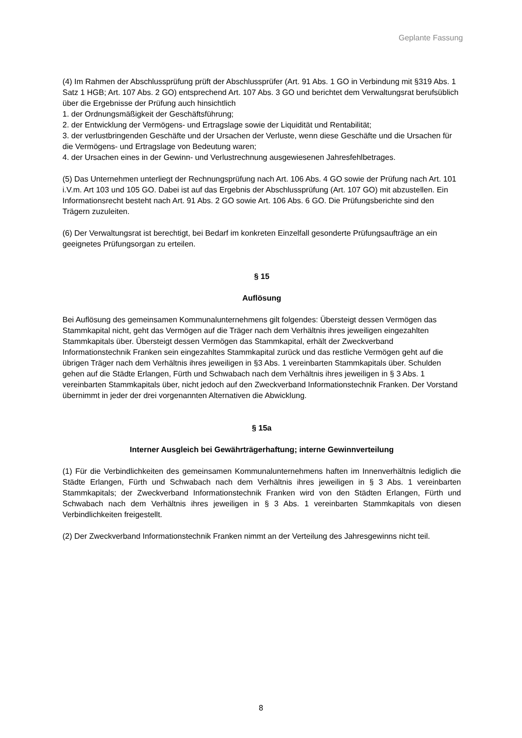Geplante Fassung
(4) Im Rahmen der Abschlussprüfung prüft der Abschlussprüfer (Art. 91 Abs. 1 GO in Verbindung mit §319 Abs. 1 Satz 1 HGB; Art. 107 Abs. 2 GO) entsprechend Art. 107 Abs. 3 GO und berichtet dem Verwaltungsrat berufsüblich über die Ergebnisse der Prüfung auch hinsichtlich
1. der Ordnungsmäßigkeit der Geschäftsführung;
2. der Entwicklung der Vermögens- und Ertragslage sowie der Liquidität und Rentabilität;
3. der verlustbringenden Geschäfte und der Ursachen der Verluste, wenn diese Geschäfte und die Ursachen für die Vermögens- und Ertragslage von Bedeutung waren;
4. der Ursachen eines in der Gewinn- und Verlustrechnung ausgewiesenen Jahresfehlbetrages.
(5) Das Unternehmen unterliegt der Rechnungsprüfung nach Art. 106 Abs. 4 GO sowie der Prüfung nach Art. 101 i.V.m. Art 103 und 105 GO. Dabei ist auf das Ergebnis der Abschlussprüfung (Art. 107 GO) mit abzustellen. Ein Informationsrecht besteht nach Art. 91 Abs. 2 GO sowie Art. 106 Abs. 6 GO. Die Prüfungsberichte sind den Trägern zuzuleiten.
(6) Der Verwaltungsrat ist berechtigt, bei Bedarf im konkreten Einzelfall gesonderte Prüfungsaufträge an ein geeignetes Prüfungsorgan zu erteilen.
§ 15
Auflösung
Bei Auflösung des gemeinsamen Kommunalunternehmens gilt folgendes: Übersteigt dessen Vermögen das Stammkapital nicht, geht das Vermögen auf die Träger nach dem Verhältnis ihres jeweiligen eingezahlten Stammkapitals über. Übersteigt dessen Vermögen das Stammkapital, erhält der Zweckverband Informationstechnik Franken sein eingezahltes Stammkapital zurück und das restliche Vermögen geht auf die übrigen Träger nach dem Verhältnis ihres jeweiligen in §3 Abs. 1 vereinbarten Stammkapitals über. Schulden gehen auf die Städte Erlangen, Fürth und Schwabach nach dem Verhältnis ihres jeweiligen in § 3 Abs. 1 vereinbarten Stammkapitals über, nicht jedoch auf den Zweckverband Informationstechnik Franken. Der Vorstand übernimmt in jeder der drei vorgenannten Alternativen die Abwicklung.
§ 15a
Interner Ausgleich bei Gewährträgerhaftung; interne Gewinnverteilung
(1) Für die Verbindlichkeiten des gemeinsamen Kommunalunternehmens haften im Innenverhältnis lediglich die Städte Erlangen, Fürth und Schwabach nach dem Verhältnis ihres jeweiligen in § 3 Abs. 1 vereinbarten Stammkapitals; der Zweckverband Informationstechnik Franken wird von den Städten Erlangen, Fürth und Schwabach nach dem Verhältnis ihres jeweiligen in § 3 Abs. 1 vereinbarten Stammkapitals von diesen Verbindlichkeiten freigestellt.
(2) Der Zweckverband Informationstechnik Franken nimmt an der Verteilung des Jahresgewinns nicht teil.
8